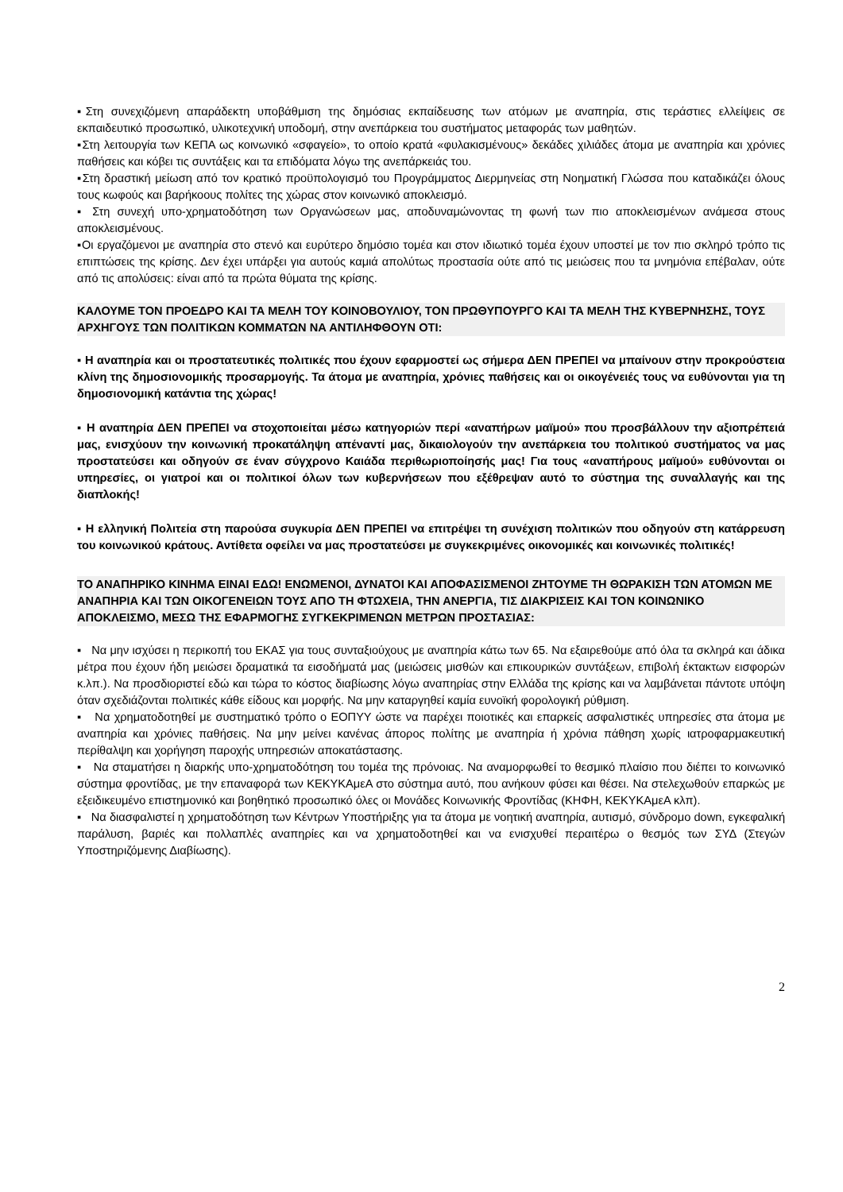▪Στη συνεχιζόμενη απαράδεκτη υποβάθμιση της δημόσιας εκπαίδευσης των ατόμων με αναπηρία, στις τεράστιες ελλείψεις σε εκπαιδευτικό προσωπικό, υλικοτεχνική υποδομή, στην ανεπάρκεια του συστήματος μεταφοράς των μαθητών.
▪Στη λειτουργία των ΚΕΠΑ ως κοινωνικό «σφαγείο», το οποίο κρατά «φυλακισμένους» δεκάδες χιλιάδες άτομα με αναπηρία και χρόνιες παθήσεις και κόβει τις συντάξεις και τα επιδόματα λόγω της ανεπάρκειάς του.
▪Στη δραστική μείωση από τον κρατικό προϋπολογισμό του Προγράμματος Διερμηνείας στη Νοηματική Γλώσσα που καταδικάζει όλους τους κωφούς και βαρήκοους πολίτες της χώρας στον κοινωνικό αποκλεισμό.
▪ Στη συνεχή υπο-χρηματοδότηση των Οργανώσεων μας, αποδυναμώνοντας τη φωνή των πιο αποκλεισμένων ανάμεσα στους αποκλεισμένους.
▪Οι εργαζόμενοι με αναπηρία στο στενό και ευρύτερο δημόσιο τομέα και στον ιδιωτικό τομέα έχουν υποστεί με τον πιο σκληρό τρόπο τις επιπτώσεις της κρίσης. Δεν έχει υπάρξει για αυτούς καμιά απολύτως προστασία ούτε από τις μειώσεις που τα μνημόνια επέβαλαν, ούτε από τις απολύσεις: είναι από τα πρώτα θύματα της κρίσης.
ΚΑΛΟΥΜΕ ΤΟΝ ΠΡΟΕΔΡΟ ΚΑΙ ΤΑ ΜΕΛΗ ΤΟΥ ΚΟΙΝΟΒΟΥΛΙΟΥ, ΤΟΝ ΠΡΩΘΥΠΟΥΡΓΟ ΚΑΙ ΤΑ ΜΕΛΗ ΤΗΣ ΚΥΒΕΡΝΗΣΗΣ, ΤΟΥΣ ΑΡΧΗΓΟΥΣ ΤΩΝ ΠΟΛΙΤΙΚΩΝ ΚΟΜΜΑΤΩΝ ΝΑ ΑΝΤΙΛΗΦΘΟΥΝ ΟΤΙ:
▪ Η αναπηρία και οι προστατευτικές πολιτικές που έχουν εφαρμοστεί ως σήμερα ΔΕΝ ΠΡΕΠΕΙ να μπαίνουν στην προκρούστεια κλίνη της δημοσιονομικής προσαρμογής. Τα άτομα με αναπηρία, χρόνιες παθήσεις και οι οικογένειές τους να ευθύνονται για τη δημοσιονομική κατάντια της χώρας!
▪ Η αναπηρία ΔΕΝ ΠΡΕΠΕΙ να στοχοποιείται μέσω κατηγοριών περί «αναπήρων μαϊμού» που προσβάλλουν την αξιοπρέπειά μας, ενισχύουν την κοινωνική προκατάληψη απέναντί μας, δικαιολογούν την ανεπάρκεια του πολιτικού συστήματος να μας προστατεύσει και οδηγούν σε έναν σύγχρονο Καιάδα περιθωριοποίησής μας! Για τους «αναπήρους μαϊμού» ευθύνονται οι υπηρεσίες, οι γιατροί και οι πολιτικοί όλων των κυβερνήσεων που εξέθρεψαν αυτό το σύστημα της συναλλαγής και της διαπλοκής!
▪ Η ελληνική Πολιτεία στη παρούσα συγκυρία ΔΕΝ ΠΡΕΠΕΙ να επιτρέψει τη συνέχιση πολιτικών που οδηγούν στη κατάρρευση του κοινωνικού κράτους. Αντίθετα οφείλει να μας προστατεύσει με συγκεκριμένες οικονομικές και κοινωνικές πολιτικές!
ΤΟ ΑΝΑΠΗΡΙΚΟ ΚΙΝΗΜΑ ΕΙΝΑΙ ΕΔΩ! ΕΝΩΜΕΝΟΙ, ΔΥΝΑΤΟΙ ΚΑΙ ΑΠΟΦΑΣΙΣΜΕΝΟΙ ΖΗΤΟΥΜΕ ΤΗ ΘΩΡΑΚΙΣΗ ΤΩΝ ΑΤΟΜΩΝ ΜΕ ΑΝΑΠΗΡΙΑ ΚΑΙ ΤΩΝ ΟΙΚΟΓΕΝΕΙΩΝ ΤΟΥΣ ΑΠΟ ΤΗ ΦΤΩΧΕΙΑ, ΤΗΝ ΑΝΕΡΓΙΑ, ΤΙΣ ΔΙΑΚΡΙΣΕΙΣ ΚΑΙ ΤΟΝ ΚΟΙΝΩΝΙΚΟ ΑΠΟΚΛΕΙΣΜΟ, ΜΕΣΩ ΤΗΣ ΕΦΑΡΜΟΓΗΣ ΣΥΓΚΕΚΡΙΜΕΝΩΝ ΜΕΤΡΩΝ ΠΡΟΣΤΑΣΙΑΣ:
▪ Να μην ισχύσει η περικοπή του ΕΚΑΣ για τους συνταξιούχους με αναπηρία κάτω των 65. Να εξαιρεθούμε από όλα τα σκληρά και άδικα μέτρα που έχουν ήδη μειώσει δραματικά τα εισοδήματά μας (μειώσεις μισθών και επικουρικών συντάξεων, επιβολή έκτακτων εισφορών κ.λπ.). Να προσδιοριστεί εδώ και τώρα το κόστος διαβίωσης λόγω αναπηρίας στην Ελλάδα της κρίσης και να λαμβάνεται πάντοτε υπόψη όταν σχεδιάζονται πολιτικές κάθε είδους και μορφής. Να μην καταργηθεί καμία ευνοϊκή φορολογική ρύθμιση.
▪ Να χρηματοδοτηθεί με συστηματικό τρόπο ο ΕΟΠΥΥ ώστε να παρέχει ποιοτικές και επαρκείς ασφαλιστικές υπηρεσίες στα άτομα με αναπηρία και χρόνιες παθήσεις. Να μην μείνει κανένας άπορος πολίτης με αναπηρία ή χρόνια πάθηση χωρίς ιατροφαρμακευτική περίθαλψη και χορήγηση παροχής υπηρεσιών αποκατάστασης.
▪ Να σταματήσει η διαρκής υπο-χρηματοδότηση του τομέα της πρόνοιας. Να αναμορφωθεί το θεσμικό πλαίσιο που διέπει το κοινωνικό σύστημα φροντίδας, με την επαναφορά των ΚΕΚΥΚΑμεΑ στο σύστημα αυτό, που ανήκουν φύσει και θέσει. Να στελεχωθούν επαρκώς με εξειδικευμένο επιστημονικό και βοηθητικό προσωπικό όλες οι Μονάδες Κοινωνικής Φροντίδας (ΚΗΦΗ, ΚΕΚΥΚΑμεΑ κλπ).
▪ Να διασφαλιστεί η χρηματοδότηση των Κέντρων Υποστήριξης για τα άτομα με νοητική αναπηρία, αυτισμό, σύνδρομο down, εγκεφαλική παράλυση, βαριές και πολλαπλές αναπηρίες και να χρηματοδοτηθεί και να ενισχυθεί περαιτέρω ο θεσμός των ΣΥΔ (Στεγών Υποστηριζόμενης Διαβίωσης).
2